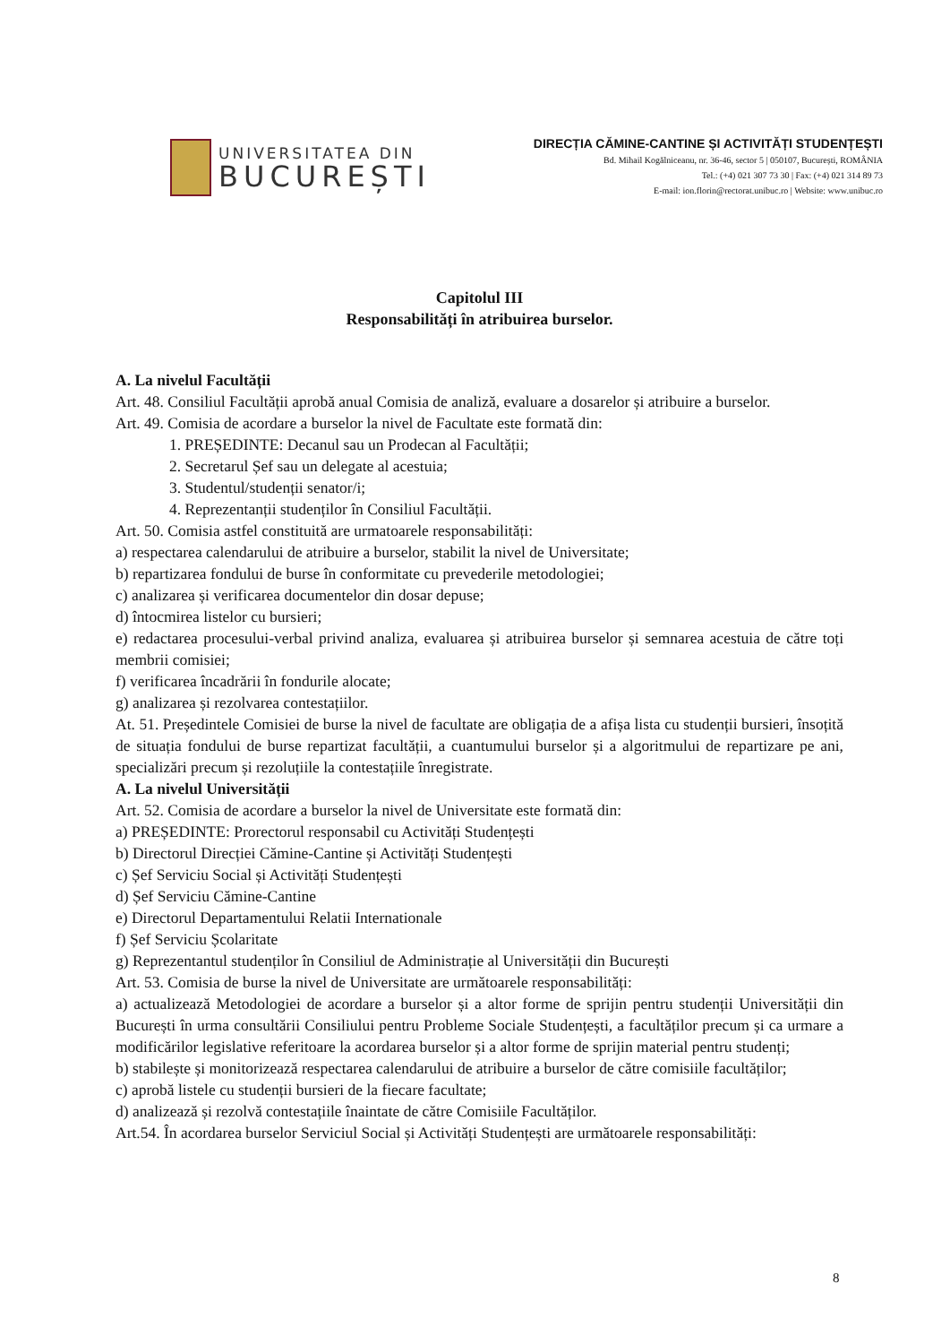UNIVERSITATEA DIN
BUCUREȘTI
DIRECȚIA CĂMINE-CANTINE ȘI ACTIVITĂȚI STUDENȚEȘTI
Bd. Mihail Kogălniceanu, nr. 36-46, sector 5 | 050107, București, ROMÂNIA
Tel.: (+4) 021 307 73 30 | Fax: (+4) 021 314 89 73
E-mail: ion.florin@rectorat.unibuc.ro | Website: www.unibuc.ro
Capitolul III
Responsabilități în atribuirea burselor.
A. La nivelul Facultății
Art. 48. Consiliul Facultății aprobă anual Comisia de analiză, evaluare a dosarelor și atribuire a burselor.
Art. 49. Comisia de acordare a burselor la nivel de Facultate este formată din:
1. PREȘEDINTE: Decanul sau un Prodecan al Facultății;
2. Secretarul Șef sau un delegate al acestuia;
3. Studentul/studenții senator/i;
4. Reprezentanții studenților în Consiliul Facultății.
Art. 50. Comisia astfel constituită are urmatoarele responsabilități:
a) respectarea calendarului de atribuire a burselor, stabilit la nivel de Universitate;
b) repartizarea fondului de burse în conformitate cu prevederile metodologiei;
c) analizarea și verificarea documentelor din dosar depuse;
d) întocmirea listelor cu bursieri;
e) redactarea procesului-verbal privind analiza, evaluarea și atribuirea burselor și semnarea acestuia de către toți membrii comisiei;
f) verificarea încadrării în fondurile alocate;
g) analizarea și rezolvarea contestațiilor.
At. 51. Președintele Comisiei de burse la nivel de facultate are obligația de a afișa lista cu studenții bursieri, însoțită de situația fondului de burse repartizat facultății, a cuantumului burselor și a algoritmului de repartizare pe ani, specializări precum și rezoluțiile la contestațiile înregistrate.
A. La nivelul Universității
Art. 52. Comisia de acordare a burselor la nivel de Universitate este formată din:
a) PREȘEDINTE: Prorectorul responsabil cu Activități Studențești
b) Directorul Direcției Cămine-Cantine și Activități Studențești
c) Șef Serviciu Social și Activități Studențești
d) Șef Serviciu Cămine-Cantine
e) Directorul Departamentului Relatii Internationale
f) Șef Serviciu Școlaritate
g) Reprezentantul studenților în Consiliul de Administrație al Universității din București
Art. 53. Comisia de burse la nivel de Universitate are următoarele responsabilități:
a) actualizează Metodologiei de acordare a burselor și a altor forme de sprijin pentru studenții Universității din București în urma consultării Consiliului pentru Probleme Sociale Studențești, a facultăților precum și ca urmare a modificărilor legislative referitoare la acordarea burselor și a altor forme de sprijin material pentru studenți;
b) stabilește și monitorizează respectarea calendarului de atribuire a burselor de către comisiile facultăților;
c) aprobă listele cu studenții bursieri de la fiecare facultate;
d) analizează și rezolvă contestațiile înaintate de către Comisiile Facultăților.
Art.54. În acordarea burselor Serviciul Social și Activități Studențești are următoarele responsabilități:
8